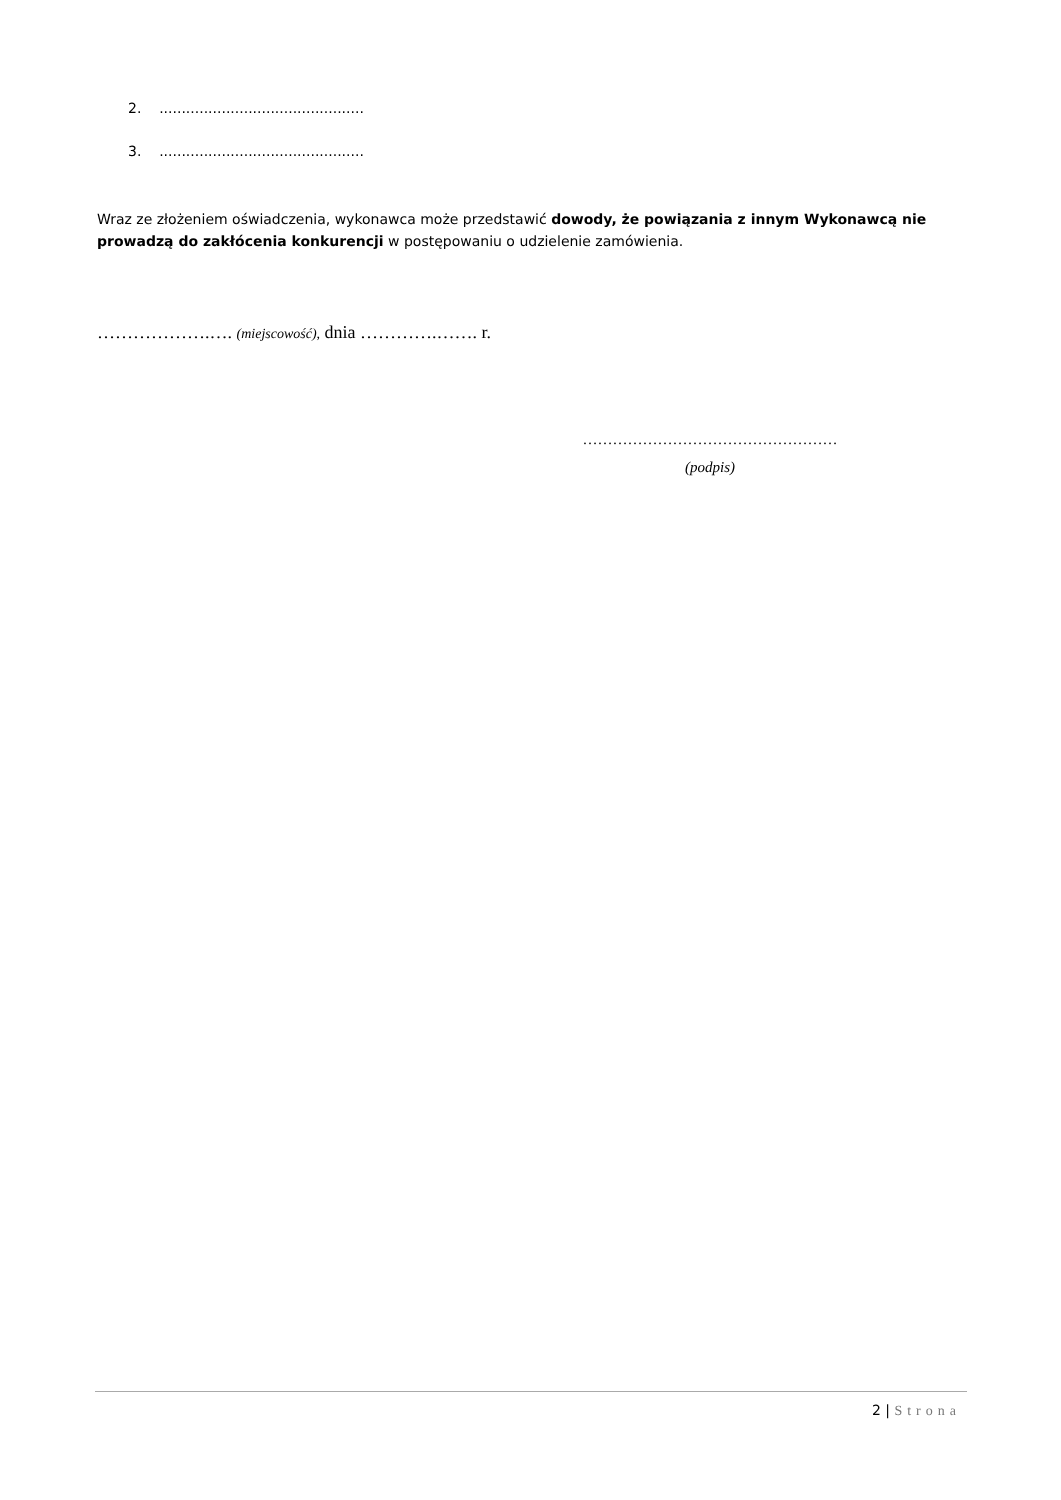2. ..............................................
3. ..............................................
Wraz ze złożeniem oświadczenia, wykonawca może przedstawić dowody, że powiązania z innym Wykonawcą nie prowadzą do zakłócenia konkurencji w postępowaniu o udzielenie zamówienia.
……………….…. (miejscowość), dnia ………….……. r.
……………………………………………
(podpis)
2 | Strona